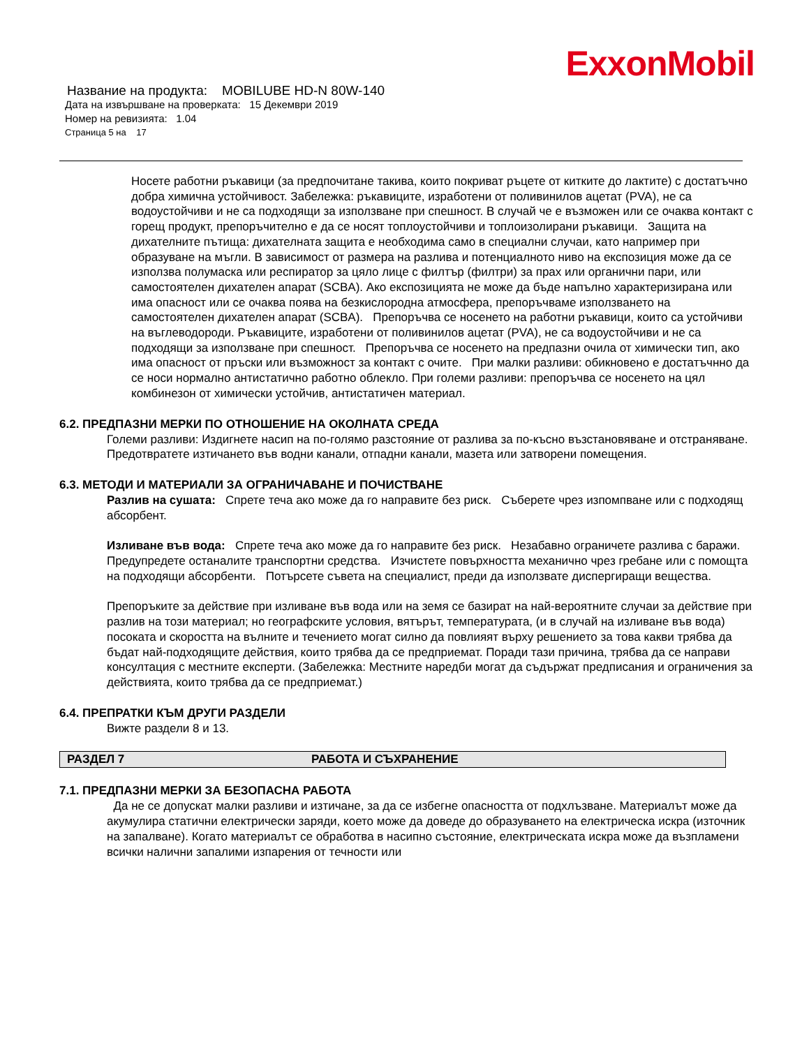ExxonMobil
Название на продукта: MOBILUBE HD-N 80W-140
Дата на извършване на проверката: 15 Декември 2019
Номер на ревизията: 1.04
Страница 5 на 17
Носете работни ръкавици (за предпочитане такива, които покриват ръцете от китките до лактите) с достатъчно добра химична устойчивост. Забележка: ръкавиците, изработени от поливинилов ацетат (PVA), не са водоустойчиви и не са подходящи за използване при спешност. В случай че е възможен или се очаква контакт с горещ продукт, препоръчително е да се носят топлоустойчиви и топлоизолирани ръкавици. Защита на дихателните пътища: дихателната защита е необходима само в специални случаи, като например при образуване на мъгли. В зависимост от размера на разлива и потенциалното ниво на експозиция може да се използва полумаска или респиратор за цяло лице с филтър (филтри) за прах или органични пари, или самостоятелен дихателен апарат (SCBA). Ако експозицията не може да бъде напълно характеризирана или има опасност или се очаква поява на безкислородна атмосфера, препоръчваме използването на самостоятелен дихателен апарат (SCBA). Препоръчва се носенето на работни ръкавици, които са устойчиви на въглеводороди. Ръкавиците, изработени от поливинилов ацетат (PVA), не са водоустойчиви и не са подходящи за използване при спешност. Препоръчва се носенето на предпазни очила от химически тип, ако има опасност от пръски или възможност за контакт с очите. При малки разливи: обикновено е достатъчнно да се носи нормално антистатично работно облекло. При големи разливи: препоръчва се носенето на цял комбинезон от химически устойчив, антистатичен материал.
6.2. ПРЕДПАЗНИ МЕРКИ ПО ОТНОШЕНИЕ НА ОКОЛНАТА СРЕДА
Големи разливи: Издигнете насип на по-голямо разстояние от разлива за по-късно възстановяване и отстраняване. Предотвратете изтичането във водни канали, отпадни канали, мазета или затворени помещения.
6.3. МЕТОДИ И МАТЕРИАЛИ ЗА ОГРАНИЧАВАНЕ И ПОЧИСТВАНЕ
Разлив на сушата: Спрете теча ако може да го направите без риск. Съберете чрез изпомпване или с подходящ абсорбент.
Изливане във вода: Спрете теча ако може да го направите без риск. Незабавно ограничете разлива с баражи. Предупредете останалите транспортни средства. Изчистете повърхността механично чрез гребане или с помощта на подходящи абсорбенти. Потърсете съвета на специалист, преди да използвате диспергиращи вещества.
Препоръките за действие при изливане във вода или на земя се базират на най-вероятните случаи за действие при разлив на този материал; но географските условия, вятърът, температурата, (и в случай на изливане във вода) посоката и скоростта на вълните и течението могат силно да повлияят върху решението за това какви трябва да бъдат най-подходящите действия, които трябва да се предприемат. Поради тази причина, трябва да се направи консултация с местните експерти. (Забележка: Местните наредби могат да съдържат предписания и ограничения за действията, които трябва да се предприемат.)
6.4. ПРЕПРАТКИ КЪМ ДРУГИ РАЗДЕЛИ
Вижте раздели 8 и 13.
РАЗДЕЛ 7 РАБОТА И СЪХРАНЕНИЕ
7.1. ПРЕДПАЗНИ МЕРКИ ЗА БЕЗОПАСНА РАБОТА
Да не се допускат малки разливи и изтичане, за да се избегне опасността от подхлъзване. Материалът може да акумулира статични електрически заряди, което може да доведе до образуването на електрическа искра (източник на запалване). Когато материалът се обработва в насипно състояние, електрическата искра може да възпламени всички налични запалими изпарения от течности или